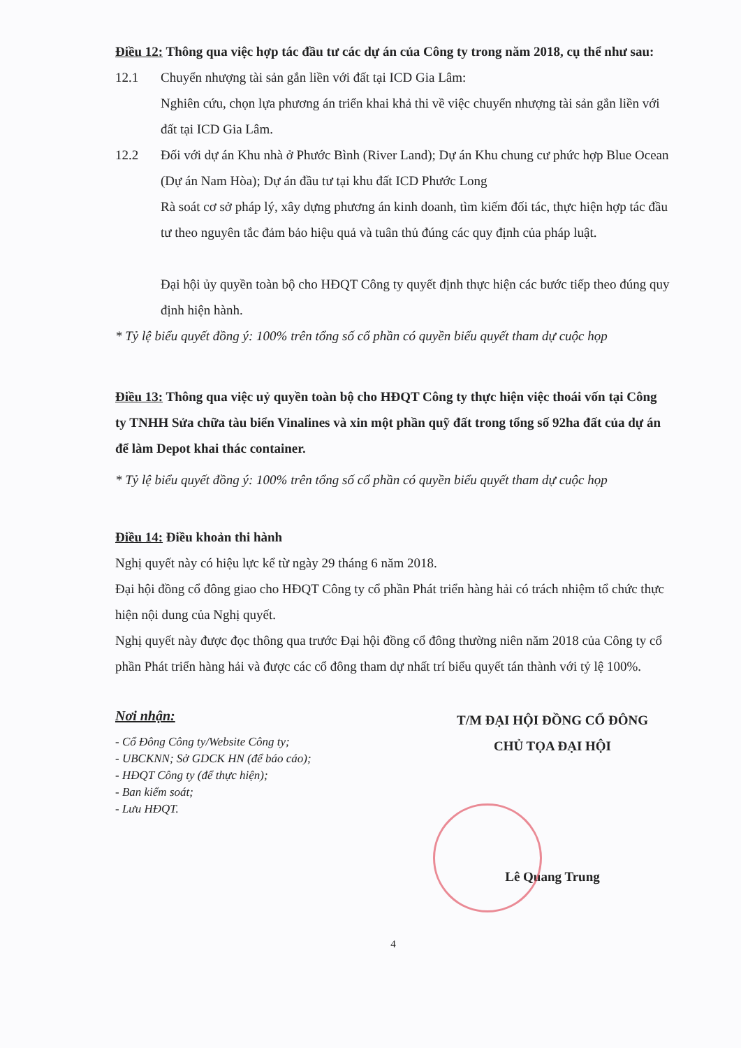Điều 12: Thông qua việc hợp tác đầu tư các dự án của Công ty trong năm 2018, cụ thể như sau:
12.1 Chuyển nhượng tài sản gắn liền với đất tại ICD Gia Lâm:
Nghiên cứu, chọn lựa phương án triển khai khả thi về việc chuyển nhượng tài sản gắn liền với đất tại ICD Gia Lâm.
12.2 Đối với dự án Khu nhà ở Phước Bình (River Land); Dự án Khu chung cư phức hợp Blue Ocean (Dự án Nam Hòa); Dự án đầu tư tại khu đất ICD Phước Long
Rà soát cơ sở pháp lý, xây dựng phương án kinh doanh, tìm kiếm đối tác, thực hiện hợp tác đầu tư theo nguyên tắc đảm bảo hiệu quả và tuân thủ đúng các quy định của pháp luật.
Đại hội ủy quyền toàn bộ cho HĐQT Công ty quyết định thực hiện các bước tiếp theo đúng quy định hiện hành.
* Tỷ lệ biểu quyết đồng ý: 100% trên tổng số cổ phần có quyền biểu quyết tham dự cuộc họp
Điều 13: Thông qua việc uỷ quyền toàn bộ cho HĐQT Công ty thực hiện việc thoái vốn tại Công ty TNHH Sửa chữa tàu biển Vinalines và xin một phần quỹ đất trong tổng số 92ha đất của dự án để làm Depot khai thác container.
* Tỷ lệ biểu quyết đồng ý: 100% trên tổng số cổ phần có quyền biểu quyết tham dự cuộc họp
Điều 14: Điều khoản thi hành
Nghị quyết này có hiệu lực kể từ ngày 29 tháng 6 năm 2018.
Đại hội đồng cổ đông giao cho HĐQT Công ty cổ phần Phát triển hàng hải có trách nhiệm tổ chức thực hiện nội dung của Nghị quyết.
Nghị quyết này được đọc thông qua trước Đại hội đồng cổ đông thường niên năm 2018 của Công ty cổ phần Phát triển hàng hải và được các cổ đông tham dự nhất trí biểu quyết tán thành với tỷ lệ 100%.
Nơi nhận:
- Cổ Đông Công ty/Website Công ty;
- UBCKNN; Sở GDCK HN (để báo cáo);
- HĐQT Công ty (để thực hiện);
- Ban kiểm soát;
- Lưu HĐQT.
T/M ĐẠI HỘI ĐỒNG CỔ ĐÔNG
CHỦ TỌA ĐẠI HỘI
Lê Quang Trung
4